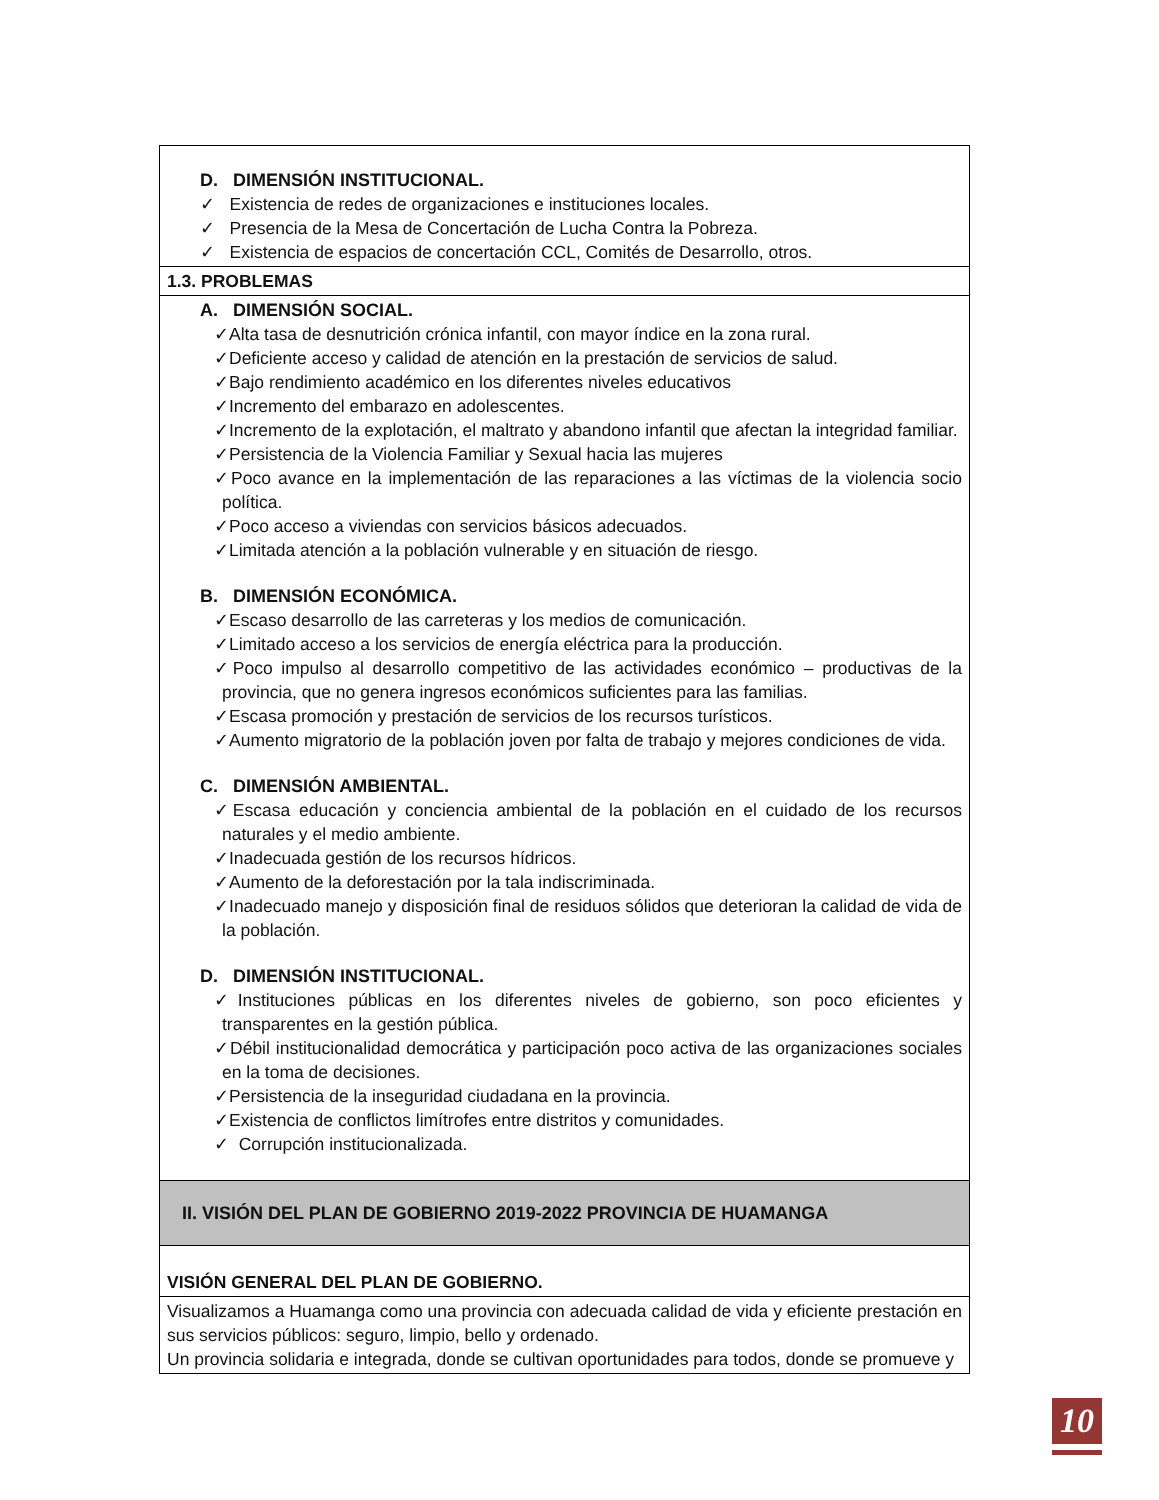| D. DIMENSIÓN INSTITUCIONAL. ✓ Existencia de redes de organizaciones e instituciones locales. ✓ Presencia de la Mesa de Concertación de Lucha Contra la Pobreza. ✓ Existencia de espacios de concertación CCL, Comités de Desarrollo, otros. |
| 1.3. PROBLEMAS |
| A. DIMENSIÓN SOCIAL. ✓Alta tasa de desnutrición crónica infantil, con mayor índice en la zona rural. ✓Deficiente acceso y calidad de atención en la prestación de servicios de salud. ✓Bajo rendimiento académico en los diferentes niveles educativos ✓Incremento del embarazo en adolescentes. ✓Incremento de la explotación, el maltrato y abandono infantil que afectan la integridad familiar. ✓Persistencia de la Violencia Familiar y Sexual hacia las mujeres ✓Poco avance en la implementación de las reparaciones a las víctimas de la violencia socio política. ✓Poco acceso a viviendas con servicios básicos adecuados. ✓Limitada atención a la población vulnerable y en situación de riesgo. B. DIMENSIÓN ECONÓMICA. ✓Escaso desarrollo de las carreteras y los medios de comunicación. ✓Limitado acceso a los servicios de energía eléctrica para la producción. ✓Poco impulso al desarrollo competitivo de las actividades económico – productivas de la provincia, que no genera ingresos económicos suficientes para las familias. ✓Escasa promoción y prestación de servicios de los recursos turísticos. ✓Aumento migratorio de la población joven por falta de trabajo y mejores condiciones de vida. C. DIMENSIÓN AMBIENTAL. ✓Escasa educación y conciencia ambiental de la población en el cuidado de los recursos naturales y el medio ambiente. ✓Inadecuada gestión de los recursos hídricos. ✓Aumento de la deforestación por la tala indiscriminada. ✓Inadecuado manejo y disposición final de residuos sólidos que deterioran la calidad de vida de la población. D. DIMENSIÓN INSTITUCIONAL. ✓Instituciones públicas en los diferentes niveles de gobierno, son poco eficientes y transparentes en la gestión pública. ✓Débil institucionalidad democrática y participación poco activa de las organizaciones sociales en la toma de decisiones. ✓Persistencia de la inseguridad ciudadana en la provincia. ✓Existencia de conflictos limítrofes entre distritos y comunidades. ✓ Corrupción institucionalizada. |
| II. VISIÓN DEL PLAN DE GOBIERNO 2019-2022 PROVINCIA DE HUAMANGA |
| VISIÓN GENERAL DEL PLAN DE GOBIERNO. |
| Visualizamos a Huamanga como una provincia con adecuada calidad de vida y eficiente prestación en sus servicios públicos: seguro, limpio, bello y ordenado. Un provincia solidaria e integrada, donde se cultivan oportunidades para todos, donde se promueve y |
10